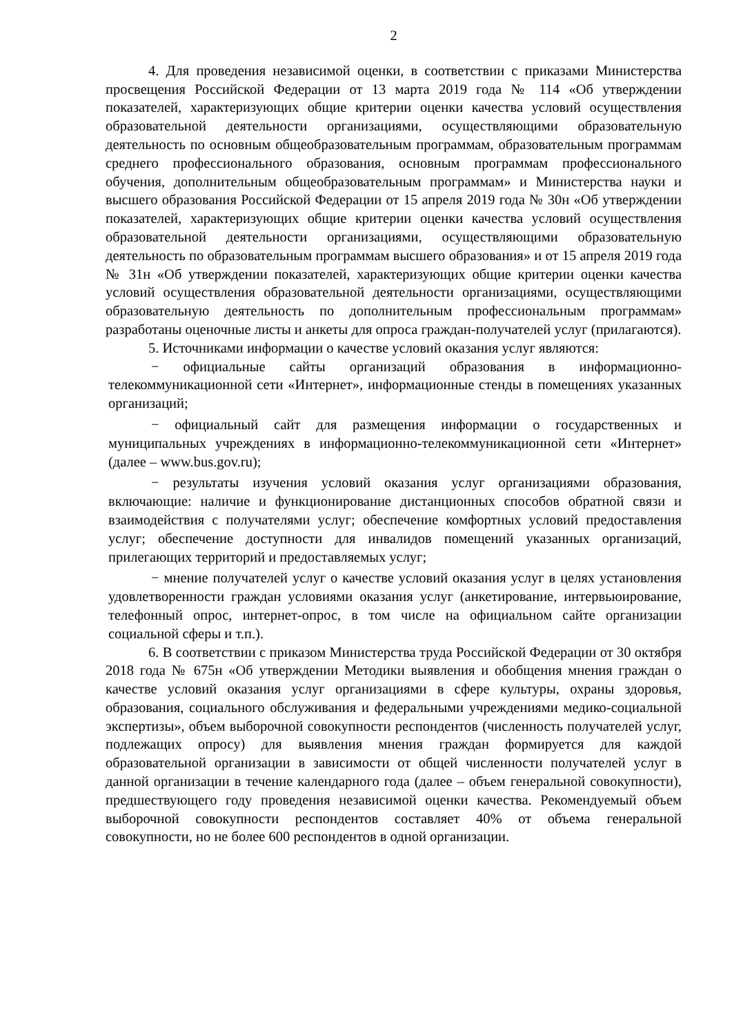2
4. Для проведения независимой оценки, в соответствии с приказами Министерства просвещения Российской Федерации от 13 марта 2019 года № 114 «Об утверждении показателей, характеризующих общие критерии оценки качества условий осуществления образовательной деятельности организациями, осуществляющими образовательную деятельность по основным общеобразовательным программам, образовательным программам среднего профессионального образования, основным программам профессионального обучения, дополнительным общеобразовательным программам» и Министерства науки и высшего образования Российской Федерации от 15 апреля 2019 года № 30н «Об утверждении показателей, характеризующих общие критерии оценки качества условий осуществления образовательной деятельности организациями, осуществляющими образовательную деятельность по образовательным программам высшего образования» и от 15 апреля 2019 года № 31н «Об утверждении показателей, характеризующих общие критерии оценки качества условий осуществления образовательной деятельности организациями, осуществляющими образовательную деятельность по дополнительным профессиональным программам» разработаны оценочные листы и анкеты для опроса граждан-получателей услуг (прилагаются).
5. Источниками информации о качестве условий оказания услуг являются:
− официальные сайты организаций образования в информационно-телекоммуникационной сети «Интернет», информационные стенды в помещениях указанных организаций;
− официальный сайт для размещения информации о государственных и муниципальных учреждениях в информационно-телекоммуникационной сети «Интернет» (далее – www.bus.gov.ru);
− результаты изучения условий оказания услуг организациями образования, включающие: наличие и функционирование дистанционных способов обратной связи и взаимодействия с получателями услуг; обеспечение комфортных условий предоставления услуг; обеспечение доступности для инвалидов помещений указанных организаций, прилегающих территорий и предоставляемых услуг;
− мнение получателей услуг о качестве условий оказания услуг в целях установления удовлетворенности граждан условиями оказания услуг (анкетирование, интервьюирование, телефонный опрос, интернет-опрос, в том числе на официальном сайте организации социальной сферы и т.п.).
6. В соответствии с приказом Министерства труда Российской Федерации от 30 октября 2018 года № 675н «Об утверждении Методики выявления и обобщения мнения граждан о качестве условий оказания услуг организациями в сфере культуры, охраны здоровья, образования, социального обслуживания и федеральными учреждениями медико-социальной экспертизы», объем выборочной совокупности респондентов (численность получателей услуг, подлежащих опросу) для выявления мнения граждан формируется для каждой образовательной организации в зависимости от общей численности получателей услуг в данной организации в течение календарного года (далее – объем генеральной совокупности), предшествующего году проведения независимой оценки качества. Рекомендуемый объем выборочной совокупности респондентов составляет 40% от объема генеральной совокупности, но не более 600 респондентов в одной организации.